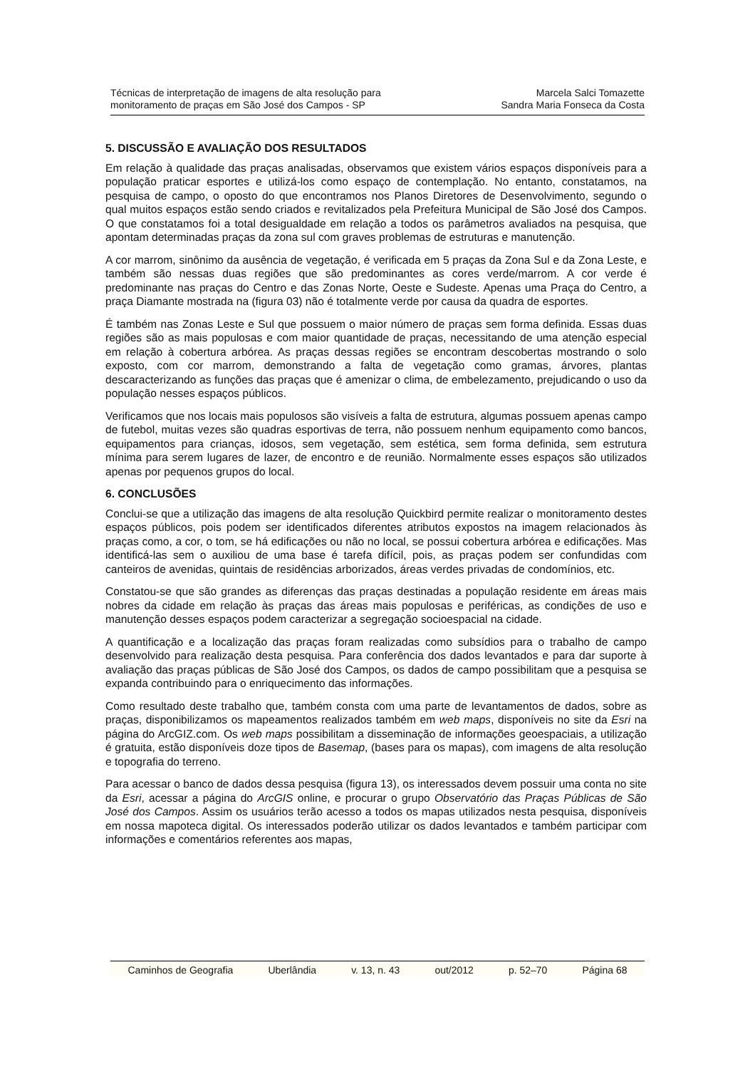Técnicas de interpretação de imagens de alta resolução para
monitoramento de praças em São José dos Campos - SP
Marcela Salci Tomazette
Sandra Maria Fonseca da Costa
5. DISCUSSÃO E AVALIAÇÃO DOS RESULTADOS
Em relação à qualidade das praças analisadas, observamos que existem vários espaços disponíveis para a população praticar esportes e utilizá-los como espaço de contemplação. No entanto, constatamos, na pesquisa de campo, o oposto do que encontramos nos Planos Diretores de Desenvolvimento, segundo o qual muitos espaços estão sendo criados e revitalizados pela Prefeitura Municipal de São José dos Campos. O que constatamos foi a total desigualdade em relação a todos os parâmetros avaliados na pesquisa, que apontam determinadas praças da zona sul com graves problemas de estruturas e manutenção.
A cor marrom, sinônimo da ausência de vegetação, é verificada em 5 praças da Zona Sul e da Zona Leste, e também são nessas duas regiões que são predominantes as cores verde/marrom. A cor verde é predominante nas praças do Centro e das Zonas Norte, Oeste e Sudeste. Apenas uma Praça do Centro, a praça Diamante mostrada na (figura 03) não é totalmente verde por causa da quadra de esportes.
É também nas Zonas Leste e Sul que possuem o maior número de praças sem forma definida. Essas duas regiões são as mais populosas e com maior quantidade de praças, necessitando de uma atenção especial em relação à cobertura arbórea. As praças dessas regiões se encontram descobertas mostrando o solo exposto, com cor marrom, demonstrando a falta de vegetação como gramas, árvores, plantas descaracterizando as funções das praças que é amenizar o clima, de embelezamento, prejudicando o uso da população nesses espaços públicos.
Verificamos que nos locais mais populosos são visíveis a falta de estrutura, algumas possuem apenas campo de futebol, muitas vezes são quadras esportivas de terra, não possuem nenhum equipamento como bancos, equipamentos para crianças, idosos, sem vegetação, sem estética, sem forma definida, sem estrutura mínima para serem lugares de lazer, de encontro e de reunião. Normalmente esses espaços são utilizados apenas por pequenos grupos do local.
6. CONCLUSÕES
Conclui-se que a utilização das imagens de alta resolução Quickbird permite realizar o monitoramento destes espaços públicos, pois podem ser identificados diferentes atributos expostos na imagem relacionados às praças como, a cor, o tom, se há edificações ou não no local, se possui cobertura arbórea e edificações. Mas identificá-las sem o auxiliou de uma base é tarefa difícil, pois, as praças podem ser confundidas com canteiros de avenidas, quintais de residências arborizados, áreas verdes privadas de condomínios, etc.
Constatou-se que são grandes as diferenças das praças destinadas a população residente em áreas mais nobres da cidade em relação às praças das áreas mais populosas e periféricas, as condições de uso e manutenção desses espaços podem caracterizar a segregação socioespacial na cidade.
A quantificação e a localização das praças foram realizadas como subsídios para o trabalho de campo desenvolvido para realização desta pesquisa. Para conferência dos dados levantados e para dar suporte à avaliação das praças públicas de São José dos Campos, os dados de campo possibilitam que a pesquisa se expanda contribuindo para o enriquecimento das informações.
Como resultado deste trabalho que, também consta com uma parte de levantamentos de dados, sobre as praças, disponibilizamos os mapeamentos realizados também em web maps, disponíveis no site da Esri na página do ArcGIZ.com. Os web maps possibilitam a disseminação de informações geoespaciais, a utilização é gratuita, estão disponíveis doze tipos de Basemap, (bases para os mapas), com imagens de alta resolução e topografia do terreno.
Para acessar o banco de dados dessa pesquisa (figura 13), os interessados devem possuir uma conta no site da Esri, acessar a página do ArcGIS online, e procurar o grupo Observatório das Praças Públicas de São José dos Campos. Assim os usuários terão acesso a todos os mapas utilizados nesta pesquisa, disponíveis em nossa mapoteca digital. Os interessados poderão utilizar os dados levantados e também participar com informações e comentários referentes aos mapas,
Caminhos de Geografia Uberlândia v. 13, n. 43 out/2012 p. 52–70 Página 68